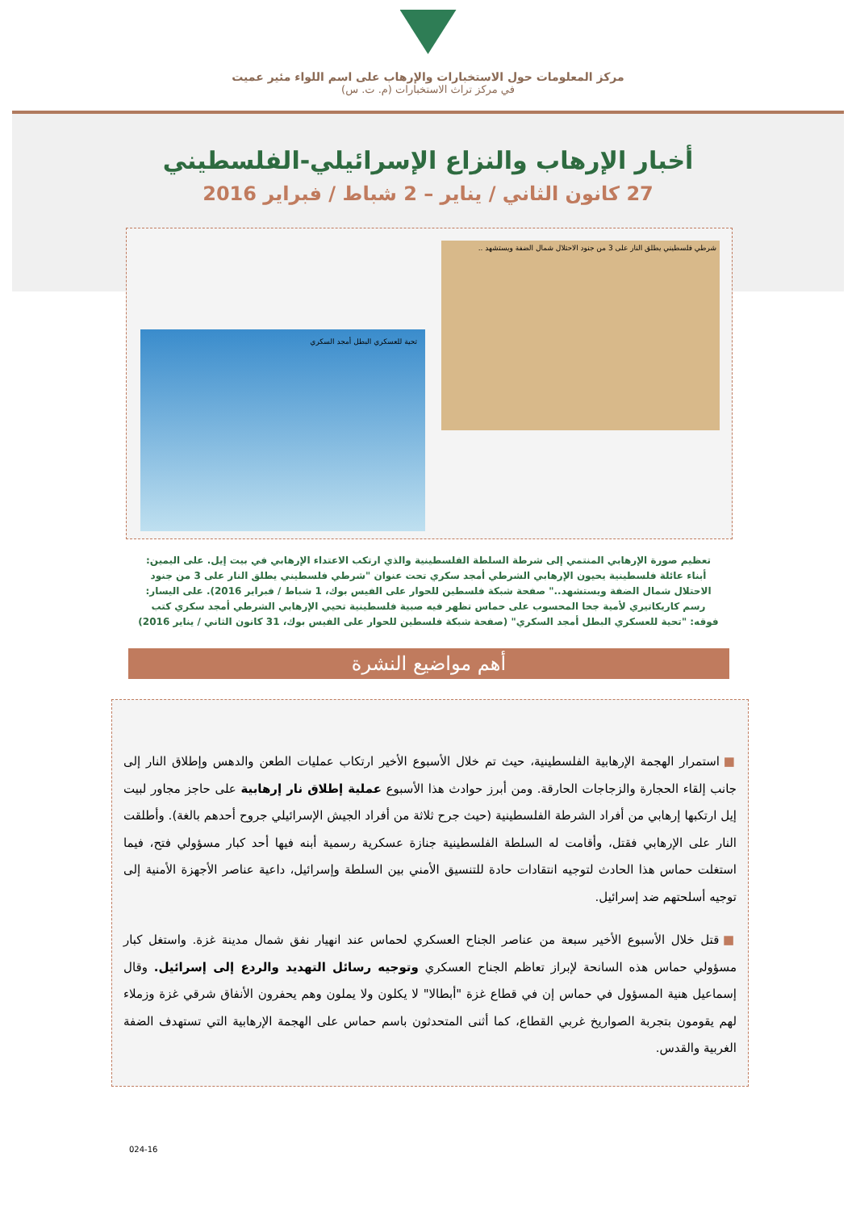مركز المعلومات حول الاستخبارات والإرهاب على اسم اللواء مئير عميت
في مركز تراث الاستخبارات (م. ت. س)
أخبار الإرهاب والنزاع الإسرائيلي-الفلسطيني
27 كانون الثاني / يناير – 2 شباط / فبراير 2016
شرطي فلسطيني يطلق النار على 3 من جنود الاحتلال شمال الضفة ويستشهد ..
تحية للعسكري البطل أمجد السكري
تعظيم صورة الإرهابي المنتمي إلى شرطة السلطة الفلسطينية والذي ارتكب الاعتداء الإرهابي في بيت إيل. على اليمين: أبناء عائلة فلسطينية يحيون الإرهابي الشرطي أمجد سكري تحت عنوان "شرطي فلسطيني يطلق النار على 3 من جنود الاحتلال شمال الضفة ويستشهد.." صفحة شبكة فلسطين للحوار على الفيس بوك، 1 شباط / فبراير 2016). على اليسار: رسم كاريكاتيري لأمية جحا المحسوب على حماس تظهر فيه صبية فلسطينية تحيي الإرهابي الشرطي أمجد سكري كتب فوقه: "تحية للعسكري البطل أمجد السكري" (صفحة شبكة فلسطين للحوار على الفيس بوك، 31 كانون الثاني / يناير 2016)
أهم مواضيع النشرة
■ استمرار الهجمة الإرهابية الفلسطينية، حيث تم خلال الأسبوع الأخير ارتكاب عمليات الطعن والدهس وإطلاق النار إلى جانب إلقاء الحجارة والزجاجات الحارقة. ومن أبرز حوادث هذا الأسبوع عملية إطلاق نار إرهابية على حاجز مجاور لبيت إيل ارتكبها إرهابي من أفراد الشرطة الفلسطينية (حيث جرح ثلاثة من أفراد الجيش الإسرائيلي جروح أحدهم بالغة). وأطلقت النار على الإرهابي فقتل، وأقامت له السلطة الفلسطينية جنازة عسكرية رسمية أبنه فيها أحد كبار مسؤولي فتح، فيما استغلت حماس هذا الحادث لتوجيه انتقادات حادة للتنسيق الأمني بين السلطة وإسرائيل، داعية عناصر الأجهزة الأمنية إلى توجيه أسلحتهم ضد إسرائيل.
■ قتل خلال الأسبوع الأخير سبعة من عناصر الجناح العسكري لحماس عند انهيار نفق شمال مدينة غزة. واستغل كبار مسؤولي حماس هذه السانحة لإبراز تعاظم الجناح العسكري وتوجيه رسائل التهديد والردع إلى إسرائيل. وقال إسماعيل هنية المسؤول في حماس إن في قطاع غزة "أبطالا" لا يكلون ولا يملون وهم يحفرون الأنفاق شرقي غزة وزملاء لهم يقومون بتجربة الصواريخ غربي القطاع، كما أثنى المتحدثون باسم حماس على الهجمة الإرهابية التي تستهدف الضفة الغربية والقدس.
024-16